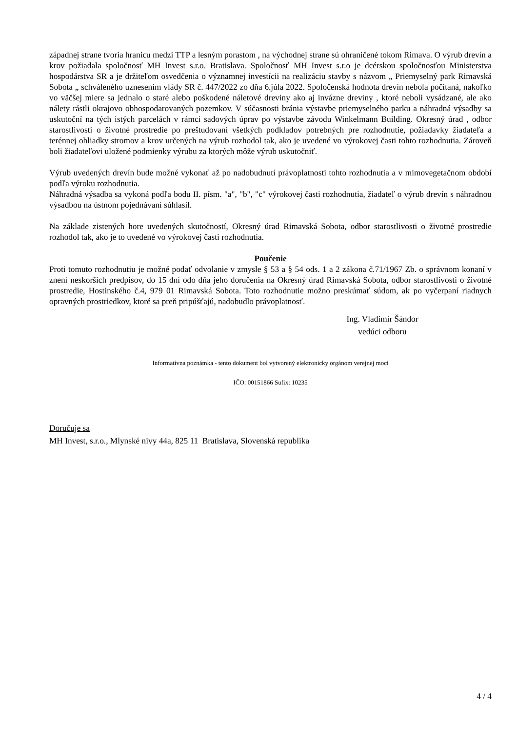západnej strane tvoria hranicu medzi TTP a lesným porastom , na východnej strane sú ohraničené tokom Rimava. O výrub drevín a krov požiadala spoločnosť MH Invest s.r.o. Bratislava. Spoločnosť MH Invest s.r.o je dcérskou spoločnosťou Ministerstva hospodárstva SR a je držiteľom osvedčenia o významnej investícii na realizáciu stavby s názvom „ Priemyselný park Rimavská Sobota „ schváleného uznesením vlády SR č. 447/2022 zo dňa 6.júla 2022. Spoločenská hodnota drevín nebola počítaná, nakoľko vo väčšej miere sa jednalo o staré alebo poškodené náletové dreviny ako aj invázne dreviny , ktoré neboli vysádzané, ale ako nálety rástli okrajovo obhospodarovaných pozemkov. V súčasnosti bránia výstavbe priemyselného parku a náhradná výsadby sa uskutoční na tých istých parcelách v rámci sadových úprav po výstavbe závodu Winkelmann Building. Okresný úrad , odbor starostlivosti o životné prostredie po preštudovaní všetkých podkladov potrebných pre rozhodnutie, požiadavky žiadateľa a terénnej ohliadky stromov a krov určených na výrub rozhodol tak, ako je uvedené vo výrokovej časti tohto rozhodnutia. Zároveň boli žiadateľovi uložené podmienky výrubu za ktorých môže výrub uskutočniť.
Výrub uvedených drevín bude možné vykonať až po nadobudnutí právoplatnosti tohto rozhodnutia a v mimovegetačnom období podľa výroku rozhodnutia.
Náhradná výsadba sa vykoná podľa bodu II. písm. "a", "b", "c" výrokovej časti rozhodnutia, žiadateľ o výrub drevín s náhradnou výsadbou na ústnom pojednávaní súhlasil.
Na základe zistených hore uvedených skutočností, Okresný úrad Rimavská Sobota, odbor starostlivosti o životné prostredie rozhodol tak, ako je to uvedené vo výrokovej časti rozhodnutia.
Poučenie
Proti tomuto rozhodnutiu je možné podať odvolanie v zmysle § 53 a § 54 ods. 1 a 2 zákona č.71/1967 Zb. o správnom konaní v znení neskorších predpisov, do 15 dní odo dňa jeho doručenia na Okresný úrad Rimavská Sobota, odbor starostlivosti o životné prostredie, Hostinského č.4, 979 01 Rimavská Sobota. Toto rozhodnutie možno preskúmať súdom, ak po vyčerpaní riadnych opravných prostriedkov, ktoré sa preň pripúšťajú, nadobudlo právoplatnosť.
Ing. Vladimír Šándor
vedúci odboru
Informatívna poznámka - tento dokument bol vytvorený elektronicky orgánom verejnej moci
IČO: 00151866 Sufix: 10235
Doručuje sa
MH Invest, s.r.o., Mlynské nivy 44a, 825 11 Bratislava, Slovenská republika
4 / 4